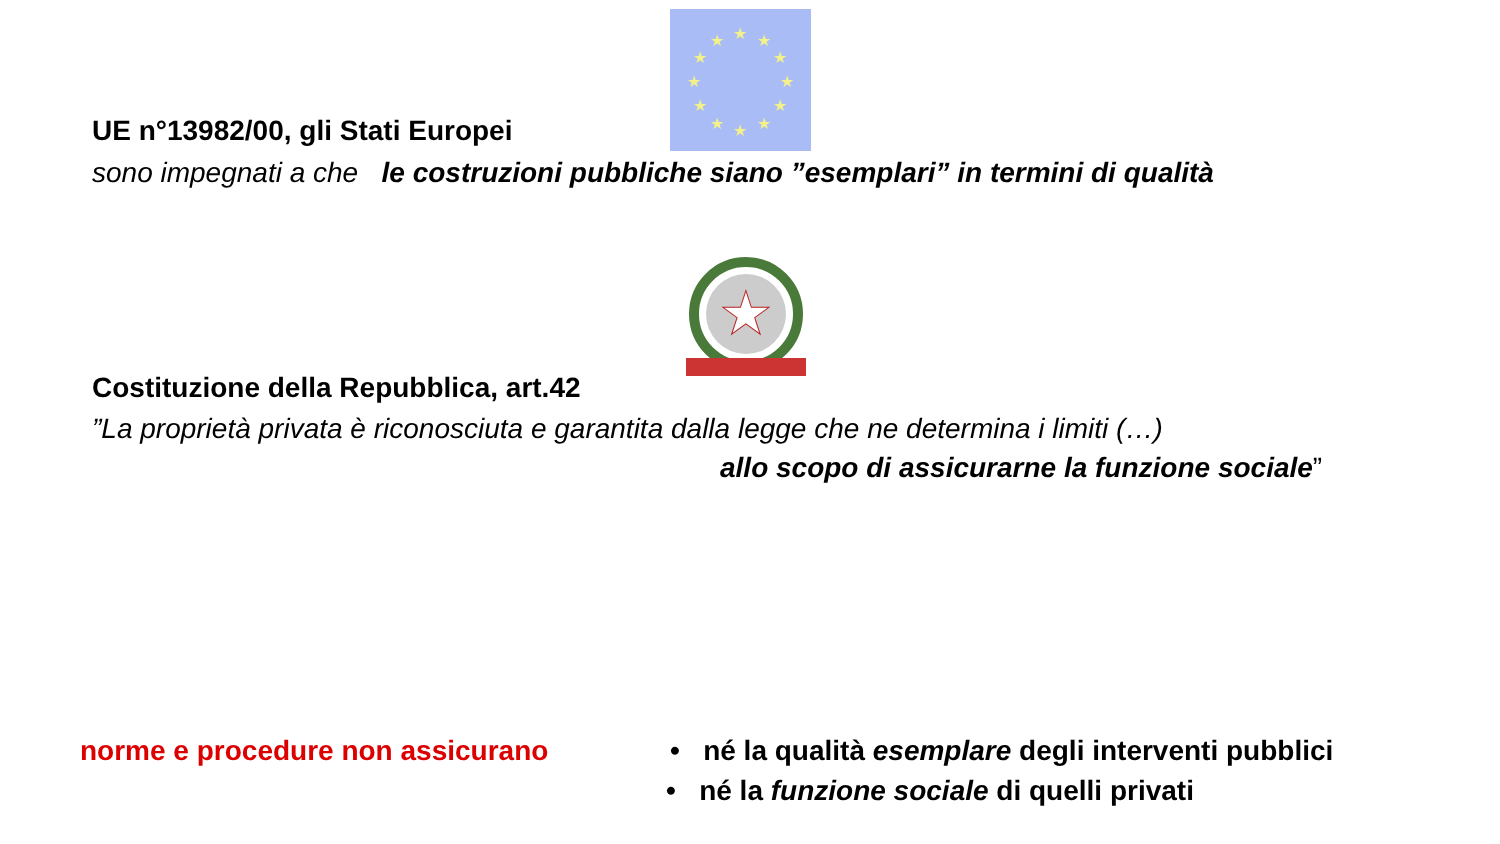★
★
★
★
★
★
★
★
★
★
★
★
★
UE n°13982/00, gli Stati Europei
sono impegnati a che le costruzioni pubbliche siano ”esemplari” in termini di qualità
Costituzione della Repubblica, art.42
”La proprietà privata è riconosciuta e garantita dalla legge che ne determina i limiti (…)
allo scopo di assicurarne la funzione sociale”
norme e procedure non assicurano
• né la qualità esemplare degli interventi pubblici
• né la funzione sociale di quelli privati